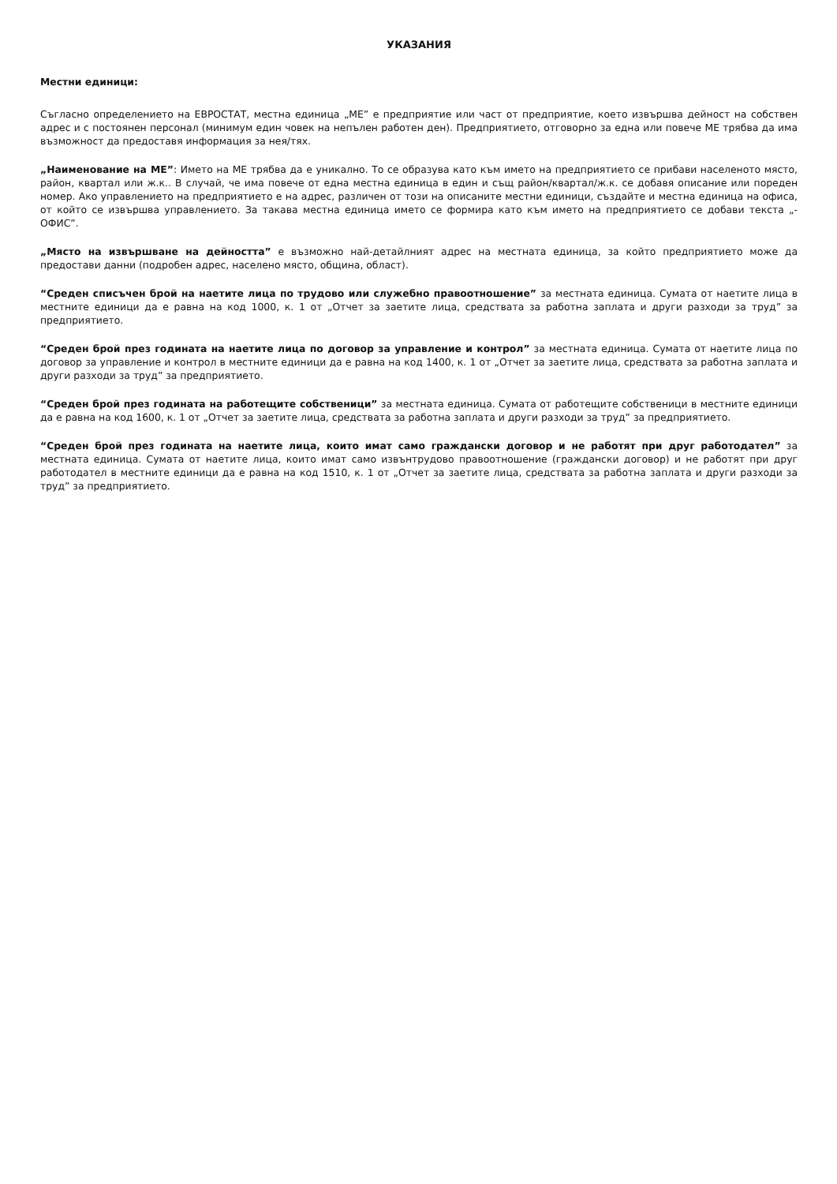УКАЗАНИЯ
Местни единици:
Съгласно определението на ЕВРОСТАТ, местна единица „МЕ” е предприятие или част от предприятие, което извършва дейност на собствен адрес и с постоянен персонал (минимум един човек на непълен работен ден). Предприятието, отговорно за една или повече МЕ трябва да има възможност да предоставя информация за нея/тях.
„Наименование на МЕ”: Името на МЕ трябва да е уникално. То се образува като към името на предприятието се прибави населеното място, район, квартал или ж.к.. В случай, че има повече от една местна единица в един и същ район/квартал/ж.к. се добавя описание или пореден номер. Ако управлението на предприятието е на адрес, различен от този на описаните местни единици, създайте и местна единица на офиса, от който се извършва управлението. За такава местна единица името се формира като към името на предприятието се добави текста „- ОФИС”.
„Място на извършване на дейността” е възможно най-детайлният адрес на местната единица, за който предприятието може да предостави данни (подробен адрес, населено място, община, област).
“Среден списъчен брой на наетите лица по трудово или служебно правоотношение” за местната единица. Сумата от наетите лица в местните единици да е равна на код 1000, к. 1 от „Отчет за заетите лица, средствата за работна заплата и други разходи за труд” за предприятието.
“Среден брой през годината на наетите лица по договор за управление и контрол” за местната единица. Сумата от наетите лица по договор за управление и контрол в местните единици да е равна на код 1400, к. 1 от „Отчет за заетите лица, средствата за работна заплата и други разходи за труд” за предприятието.
“Среден брой през годината на работещите собственици” за местната единица. Сумата от работещите собственици в местните единици да е равна на код 1600, к. 1 от „Отчет за заетите лица, средствата за работна заплата и други разходи за труд” за предприятието.
“Среден брой през годината на наетите лица, които имат само граждански договор и не работят при друг работодател” за местната единица. Сумата от наетите лица, които имат само извънтрудово правоотношение (граждански договор) и не работят при друг работодател в местните единици да е равна на код 1510, к. 1 от „Отчет за заетите лица, средствата за работна заплата и други разходи за труд” за предприятието.